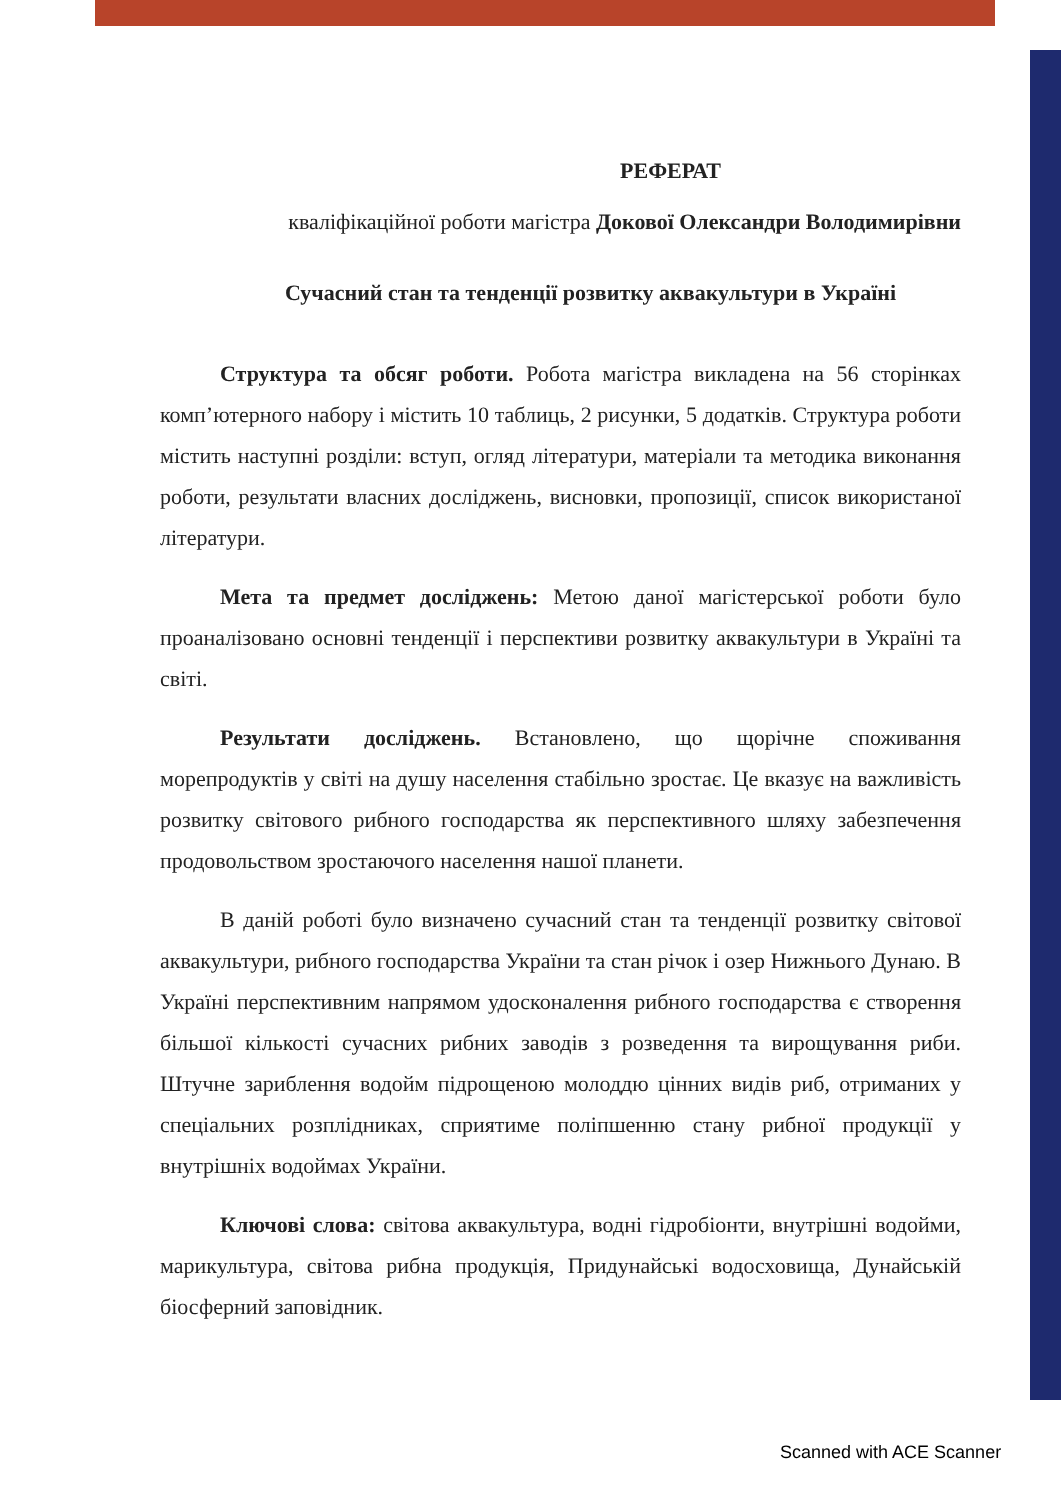РЕФЕРАТ
кваліфікаційної роботи магістра Докової Олександри Володимирівни
Сучасний стан та тенденції розвитку аквакультури в Україні
Структура та обсяг роботи. Робота магістра викладена на 56 сторінках комп’ютерного набору і містить 10 таблиць, 2 рисунки, 5 додатків. Структура роботи містить наступні розділи: вступ, огляд літератури, матеріали та методика виконання роботи, результати власних досліджень, висновки, пропозиції, список використаної літератури.
Мета та предмет досліджень: Метою даної магістерської роботи було проаналізовано основні тенденції і перспективи розвитку аквакультури в Україні та світі.
Результати досліджень. Встановлено, що щорічне споживання морепродуктів у світі на душу населення стабільно зростає. Це вказує на важливість розвитку світового рибного господарства як перспективного шляху забезпечення продовольством зростаючого населення нашої планети.
В даній роботі було визначено сучасний стан та тенденції розвитку світової аквакультури, рибного господарства України та стан річок і озер Нижнього Дунаю. В Україні перспективним напрямом удосконалення рибного господарства є створення більшої кількості сучасних рибних заводів з розведення та вирощування риби. Штучне зариблення водойм підрощеною молоддю цінних видів риб, отриманих у спеціальних розплідниках, сприятиме поліпшенню стану рибної продукції у внутрішніх водоймах України.
Ключові слова: світова аквакультура, водні гідробіонти, внутрішні водойми, марикультура, світова рибна продукція, Придунайські водосховища, Дунайській біосферний заповідник.
Scanned with ACE Scanner